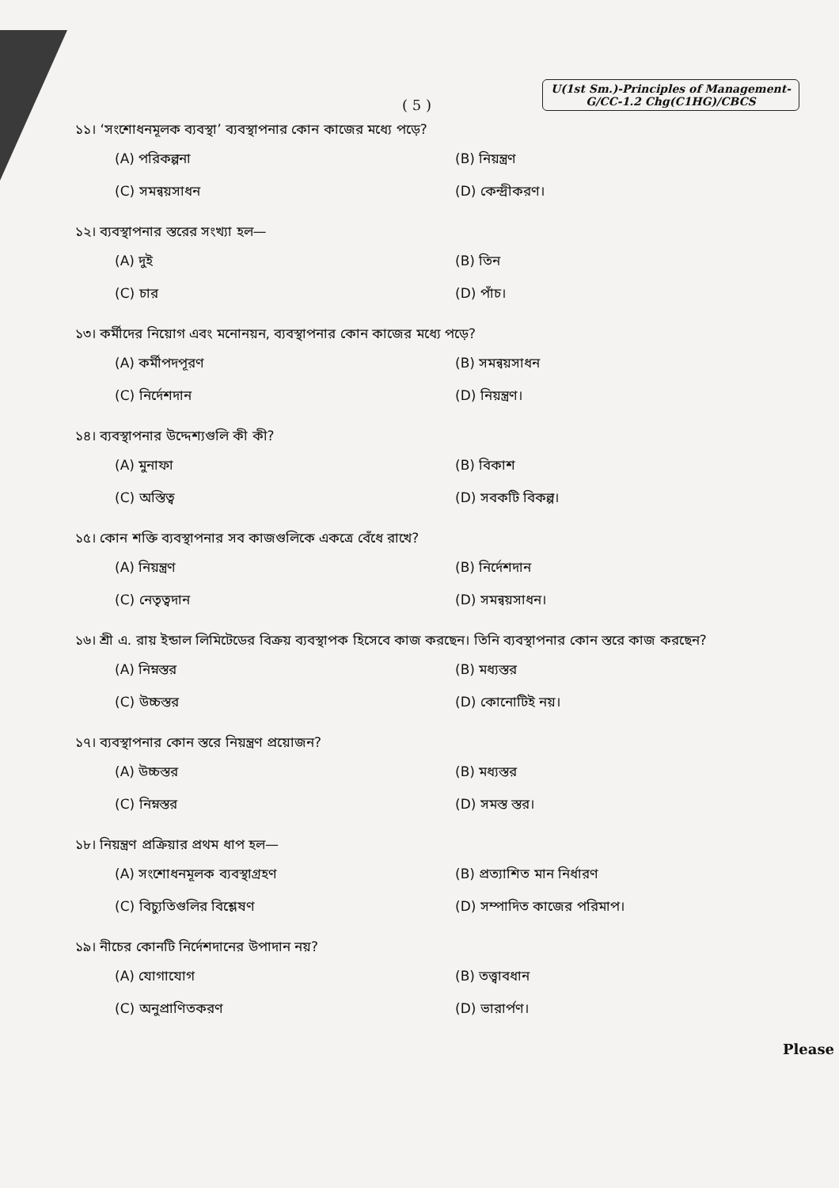( 5 )
U(1st Sm.)-Principles of Management-
G/CC-1.2 Chg(C1HG)/CBCS
১১। ‘সংশোধনমূলক ব্যবস্থা’ ব্যবস্থাপনার কোন কাজের মধ্যে পড়ে?
(A) পরিকল্পনা
(B) নিয়ন্ত্রণ
(C) সমন্বয়সাধন
(D) কেন্দ্রীকরণ।
১২। ব্যবস্থাপনার স্তরের সংখ্যা হল—
(A) দুই
(B) তিন
(C) চার
(D) পাঁচ।
১৩। কর্মীদের নিয়োগ এবং মনোনয়ন, ব্যবস্থাপনার কোন কাজের মধ্যে পড়ে?
(A) কর্মীপদপূরণ
(B) সমন্বয়সাধন
(C) নির্দেশদান
(D) নিয়ন্ত্রণ।
১৪। ব্যবস্থাপনার উদ্দেশ্যগুলি কী কী?
(A) মুনাফা
(B) বিকাশ
(C) অস্তিত্ব
(D) সবকটি বিকল্প।
১৫। কোন শক্তি ব্যবস্থাপনার সব কাজগুলিকে একত্রে বেঁধে রাখে?
(A) নিয়ন্ত্রণ
(B) নির্দেশদান
(C) নেতৃত্বদান
(D) সমন্বয়সাধন।
১৬। শ্রী এ. রায় ইন্ডাল লিমিটেডের বিক্রয় ব্যবস্থাপক হিসেবে কাজ করছেন। তিনি ব্যবস্থাপনার কোন স্তরে কাজ করছেন?
(A) নিম্নস্তর
(B) মধ্যস্তর
(C) উচ্চস্তর
(D) কোনোটিই নয়।
১৭। ব্যবস্থাপনার কোন স্তরে নিয়ন্ত্রণ প্রয়োজন?
(A) উচ্চস্তর
(B) মধ্যস্তর
(C) নিম্নস্তর
(D) সমস্ত স্তর।
১৮। নিয়ন্ত্রণ প্রক্রিয়ার প্রথম ধাপ হল—
(A) সংশোধনমূলক ব্যবস্থাগ্রহণ
(B) প্রত্যাশিত মান নির্ধারণ
(C) বিচ্যুতিগুলির বিশ্লেষণ
(D) সম্পাদিত কাজের পরিমাপ।
১৯। নীচের কোনটি নির্দেশদানের উপাদান নয়?
(A) যোগাযোগ
(B) তত্ত্বাবধান
(C) অনুপ্রাণিতকরণ
(D) ভারার্পণ।
Please